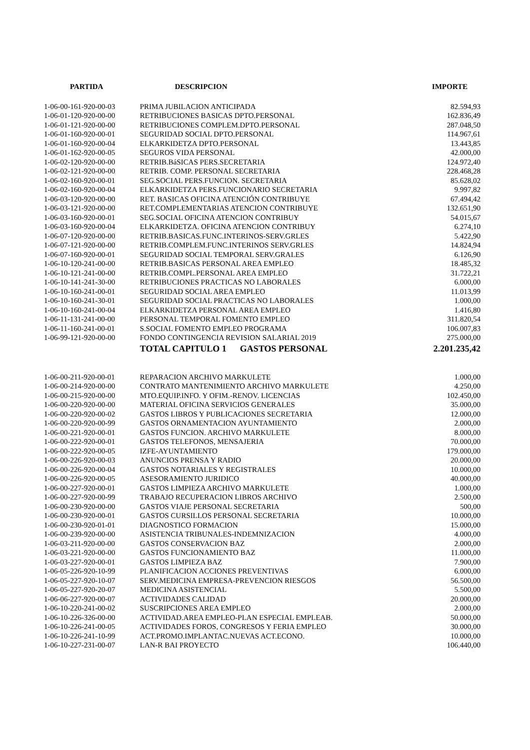| PARTIDA | DESCRIPCION | IMPORTE |
| --- | --- | --- |
| 1-06-00-161-920-00-03 | PRIMA JUBILACION ANTICIPADA | 82.594,93 |
| 1-06-01-120-920-00-00 | RETRIBUCIONES BASICAS DPTO.PERSONAL | 162.836,49 |
| 1-06-01-121-920-00-00 | RETRIBUCIONES COMPLEM.DPTO.PERSONAL | 287.048,50 |
| 1-06-01-160-920-00-01 | SEGURIDAD SOCIAL DPTO.PERSONAL | 114.967,61 |
| 1-06-01-160-920-00-04 | ELKARKIDETZA DPTO.PERSONAL | 13.443,85 |
| 1-06-01-162-920-00-05 | SEGUROS VIDA PERSONAL | 42.000,00 |
| 1-06-02-120-920-00-00 | RETRIB.BáSICAS PERS.SECRETARIA | 124.972,40 |
| 1-06-02-121-920-00-00 | RETRIB. COMP. PERSONAL SECRETARIA | 228.468,28 |
| 1-06-02-160-920-00-01 | SEG.SOCIAL PERS.FUNCION. SECRETARIA | 85.628,02 |
| 1-06-02-160-920-00-04 | ELKARKIDETZA PERS.FUNCIONARIO SECRETARIA | 9.997,82 |
| 1-06-03-120-920-00-00 | RET. BASICAS OFICINA ATENCIÓN CONTRIBUYE | 67.494,42 |
| 1-06-03-121-920-00-00 | RET.COMPLEMENTARIAS ATENCION CONTRIBUYE | 132.651,90 |
| 1-06-03-160-920-00-01 | SEG.SOCIAL OFICINA ATENCION CONTRIBUY | 54.015,67 |
| 1-06-03-160-920-00-04 | ELKARKIDETZA. OFICINA ATENCION CONTRIBUY | 6.274,10 |
| 1-06-07-120-920-00-00 | RETRIB.BASICAS.FUNC.INTERINOS-SERV.GRLES | 5.422,90 |
| 1-06-07-121-920-00-00 | RETRIB.COMPLEM.FUNC.INTERINOS SERV.GRLES | 14.824,94 |
| 1-06-07-160-920-00-01 | SEGURIDAD SOCIAL TEMPORAL SERV.GRALES | 6.126,90 |
| 1-06-10-120-241-00-00 | RETRIB.BASICAS PERSONAL AREA EMPLEO | 18.485,32 |
| 1-06-10-121-241-00-00 | RETRIB.COMPL.PERSONAL AREA EMPLEO | 31.722,21 |
| 1-06-10-141-241-30-00 | RETRIBUCIONES PRACTICAS NO LABORALES | 6.000,00 |
| 1-06-10-160-241-00-01 | SEGURIDAD SOCIAL AREA EMPLEO | 11.013,99 |
| 1-06-10-160-241-30-01 | SEGURIDAD SOCIAL PRACTICAS NO LABORALES | 1.000,00 |
| 1-06-10-160-241-00-04 | ELKARKIDETZA PERSONAL AREA EMPLEO | 1.416,80 |
| 1-06-11-131-241-00-00 | PERSONAL TEMPORAL FOMENTO EMPLEO | 311.820,54 |
| 1-06-11-160-241-00-01 | S.SOCIAL FOMENTO EMPLEO PROGRAMA | 106.007,83 |
| 1-06-99-121-920-00-00 | FONDO CONTINGENCIA REVISION SALARIAL 2019 | 275.000,00 |
| | TOTAL CAPITULO 1 GASTOS PERSONAL | 2.201.235,42 |
| 1-06-00-211-920-00-01 | REPARACION ARCHIVO MARKULETE | 1.000,00 |
| 1-06-00-214-920-00-00 | CONTRATO MANTENIMIENTO ARCHIVO MARKULETE | 4.250,00 |
| 1-06-00-215-920-00-00 | MTO.EQUIP.INFO. Y OFIM.-RENOV. LICENCIAS | 102.450,00 |
| 1-06-00-220-920-00-00 | MATERIAL OFICINA SERVICIOS GENERALES | 35.000,00 |
| 1-06-00-220-920-00-02 | GASTOS LIBROS Y PUBLICACIONES SECRETARIA | 12.000,00 |
| 1-06-00-220-920-00-99 | GASTOS ORNAMENTACION AYUNTAMIENTO | 2.000,00 |
| 1-06-00-221-920-00-01 | GASTOS FUNCION. ARCHIVO MARKULETE | 8.000,00 |
| 1-06-00-222-920-00-01 | GASTOS TELEFONOS, MENSAJERIA | 70.000,00 |
| 1-06-00-222-920-00-05 | IZFE-AYUNTAMIENTO | 179.000,00 |
| 1-06-00-226-920-00-03 | ANUNCIOS PRENSA Y RADIO | 20.000,00 |
| 1-06-00-226-920-00-04 | GASTOS NOTARIALES Y REGISTRALES | 10.000,00 |
| 1-06-00-226-920-00-05 | ASESORAMIENTO JURIDICO | 40.000,00 |
| 1-06-00-227-920-00-01 | GASTOS LIMPIEZA ARCHIVO MARKULETE | 1.000,00 |
| 1-06-00-227-920-00-99 | TRABAJO RECUPERACION LIBROS ARCHIVO | 2.500,00 |
| 1-06-00-230-920-00-00 | GASTOS VIAJE PERSONAL SECRETARIA | 500,00 |
| 1-06-00-230-920-00-01 | GASTOS CURSILLOS PERSONAL SECRETARIA | 10.000,00 |
| 1-06-00-230-920-01-01 | DIAGNOSTICO FORMACION | 15.000,00 |
| 1-06-00-239-920-00-00 | ASISTENCIA TRIBUNALES-INDEMNIZACION | 4.000,00 |
| 1-06-03-211-920-00-00 | GASTOS CONSERVACION BAZ | 2.000,00 |
| 1-06-03-221-920-00-00 | GASTOS FUNCIONAMIENTO BAZ | 11.000,00 |
| 1-06-03-227-920-00-01 | GASTOS LIMPIEZA BAZ | 7.900,00 |
| 1-06-05-226-920-10-99 | PLANIFICACION ACCIONES PREVENTIVAS | 6.000,00 |
| 1-06-05-227-920-10-07 | SERV.MEDICINA EMPRESA-PREVENCION RIESGOS | 56.500,00 |
| 1-06-05-227-920-20-07 | MEDICINA ASISTENCIAL | 5.500,00 |
| 1-06-06-227-920-00-07 | ACTIVIDADES CALIDAD | 20.000,00 |
| 1-06-10-220-241-00-02 | SUSCRIPCIONES AREA EMPLEO | 2.000,00 |
| 1-06-10-226-326-00-00 | ACTIVIDAD.AREA EMPLEO-PLAN ESPECIAL EMPLEAB. | 50.000,00 |
| 1-06-10-226-241-00-05 | ACTIVIDADES FOROS, CONGRESOS Y FERIA EMPLEO | 30.000,00 |
| 1-06-10-226-241-10-99 | ACT.PROMO.IMPLANTAC.NUEVAS ACT.ECONO. | 10.000,00 |
| 1-06-10-227-231-00-07 | LAN-R BAI PROYECTO | 106.440,00 |